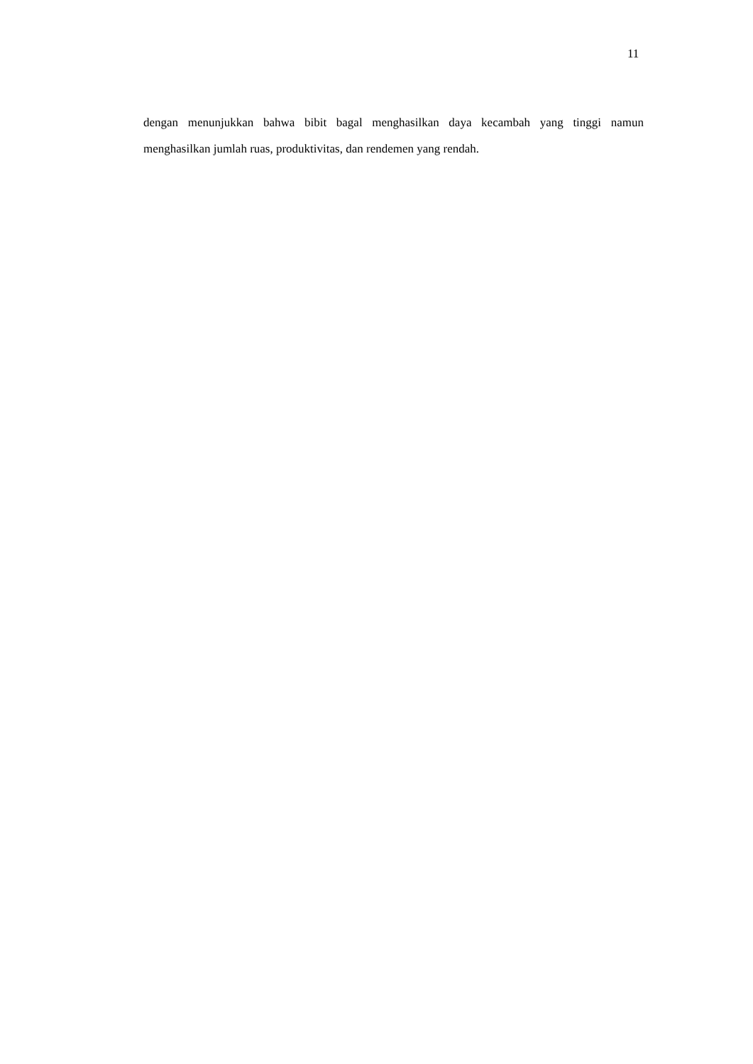11
dengan menunjukkan bahwa bibit bagal menghasilkan daya kecambah yang tinggi namun menghasilkan jumlah ruas, produktivitas, dan rendemen yang rendah.